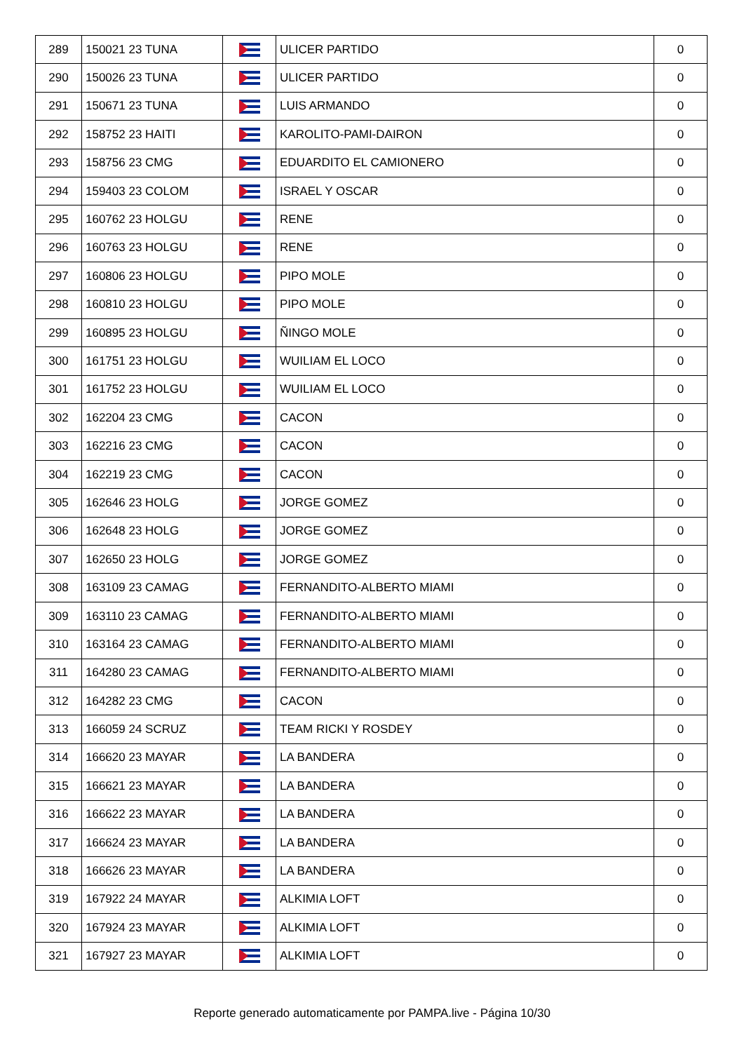| 289 | 150021 23 TUNA | | ULICER PARTIDO | 0 |
| 290 | 150026 23 TUNA | | ULICER PARTIDO | 0 |
| 291 | 150671 23 TUNA | | LUIS ARMANDO | 0 |
| 292 | 158752 23 HAITI | | KAROLITO-PAMI-DAIRON | 0 |
| 293 | 158756 23 CMG | | EDUARDITO EL CAMIONERO | 0 |
| 294 | 159403 23 COLOM | | ISRAEL Y OSCAR | 0 |
| 295 | 160762 23 HOLGU | | RENE | 0 |
| 296 | 160763 23 HOLGU | | RENE | 0 |
| 297 | 160806 23 HOLGU | | PIPO MOLE | 0 |
| 298 | 160810 23 HOLGU | | PIPO MOLE | 0 |
| 299 | 160895 23 HOLGU | | ÑINGO MOLE | 0 |
| 300 | 161751 23 HOLGU | | WUILIAM EL LOCO | 0 |
| 301 | 161752 23 HOLGU | | WUILIAM EL LOCO | 0 |
| 302 | 162204 23 CMG | | CACON | 0 |
| 303 | 162216 23 CMG | | CACON | 0 |
| 304 | 162219 23 CMG | | CACON | 0 |
| 305 | 162646 23 HOLG | | JORGE GOMEZ | 0 |
| 306 | 162648 23 HOLG | | JORGE GOMEZ | 0 |
| 307 | 162650 23 HOLG | | JORGE GOMEZ | 0 |
| 308 | 163109 23 CAMAG | | FERNANDITO-ALBERTO MIAMI | 0 |
| 309 | 163110 23 CAMAG | | FERNANDITO-ALBERTO MIAMI | 0 |
| 310 | 163164 23 CAMAG | | FERNANDITO-ALBERTO MIAMI | 0 |
| 311 | 164280 23 CAMAG | | FERNANDITO-ALBERTO MIAMI | 0 |
| 312 | 164282 23 CMG | | CACON | 0 |
| 313 | 166059 24 SCRUZ | | TEAM RICKI Y ROSDEY | 0 |
| 314 | 166620 23 MAYAR | | LA BANDERA | 0 |
| 315 | 166621 23 MAYAR | | LA BANDERA | 0 |
| 316 | 166622 23 MAYAR | | LA BANDERA | 0 |
| 317 | 166624 23 MAYAR | | LA BANDERA | 0 |
| 318 | 166626 23 MAYAR | | LA BANDERA | 0 |
| 319 | 167922 24 MAYAR | | ALKIMIA LOFT | 0 |
| 320 | 167924 23 MAYAR | | ALKIMIA LOFT | 0 |
| 321 | 167927 23 MAYAR | | ALKIMIA LOFT | 0 |
Reporte generado automaticamente por PAMPA.live - Página 10/30